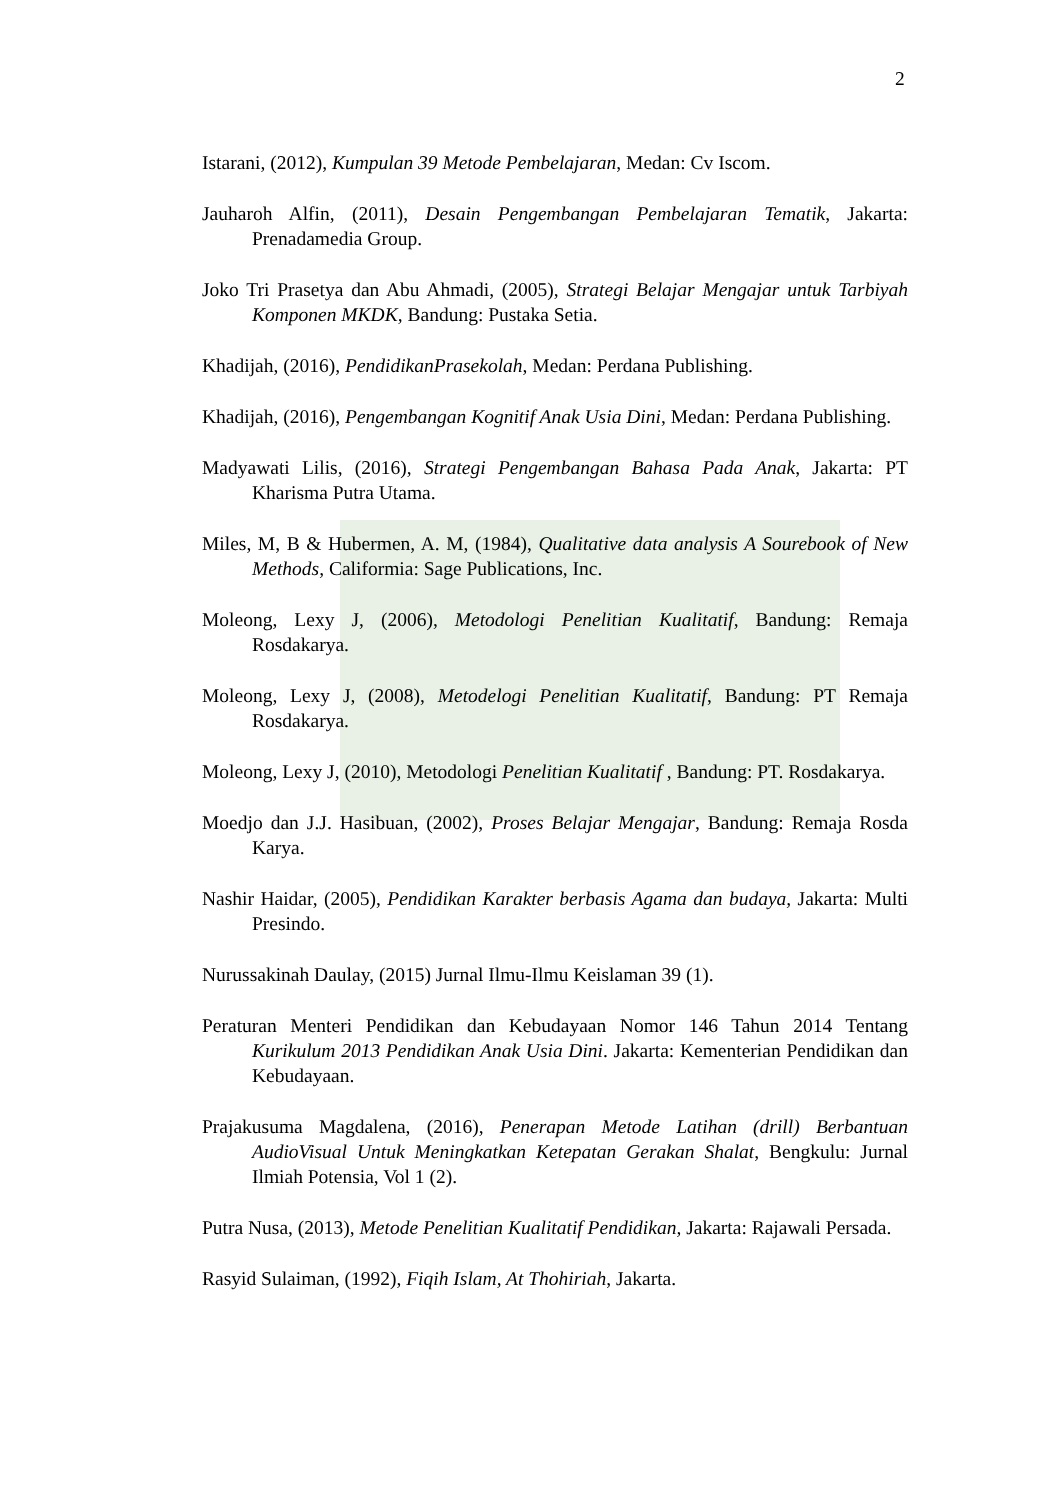2
Istarani, (2012), Kumpulan 39 Metode Pembelajaran, Medan: Cv Iscom.
Jauharoh Alfin, (2011), Desain Pengembangan Pembelajaran Tematik, Jakarta: Prenadamedia Group.
Joko Tri Prasetya dan Abu Ahmadi, (2005), Strategi Belajar Mengajar untuk Tarbiyah Komponen MKDK, Bandung: Pustaka Setia.
Khadijah, (2016), PendidikanPrasekolah, Medan: Perdana Publishing.
Khadijah, (2016), Pengembangan Kognitif Anak Usia Dini, Medan: Perdana Publishing.
Madyawati Lilis, (2016), Strategi Pengembangan Bahasa Pada Anak, Jakarta: PT Kharisma Putra Utama.
Miles, M, B & Hubermen, A. M, (1984), Qualitative data analysis A Sourebook of New Methods, Califormia: Sage Publications, Inc.
Moleong, Lexy J, (2006), Metodologi Penelitian Kualitatif, Bandung: Remaja Rosdakarya.
Moleong, Lexy J, (2008), Metodelogi Penelitian Kualitatif, Bandung: PT Remaja Rosdakarya.
Moleong, Lexy J, (2010), Metodologi Penelitian Kualitatif , Bandung: PT. Rosdakarya.
Moedjo dan J.J. Hasibuan, (2002), Proses Belajar Mengajar, Bandung: Remaja Rosda Karya.
Nashir Haidar, (2005), Pendidikan Karakter berbasis Agama dan budaya, Jakarta: Multi Presindo.
Nurussakinah Daulay, (2015) Jurnal Ilmu-Ilmu Keislaman 39 (1).
Peraturan Menteri Pendidikan dan Kebudayaan Nomor 146 Tahun 2014 Tentang Kurikulum 2013 Pendidikan Anak Usia Dini. Jakarta: Kementerian Pendidikan dan Kebudayaan.
Prajakusuma Magdalena, (2016), Penerapan Metode Latihan (drill) Berbantuan AudioVisual Untuk Meningkatkan Ketepatan Gerakan Shalat, Bengkulu: Jurnal Ilmiah Potensia, Vol 1 (2).
Putra Nusa, (2013), Metode Penelitian Kualitatif Pendidikan, Jakarta: Rajawali Persada.
Rasyid Sulaiman, (1992), Fiqih Islam, At Thohiriah, Jakarta.